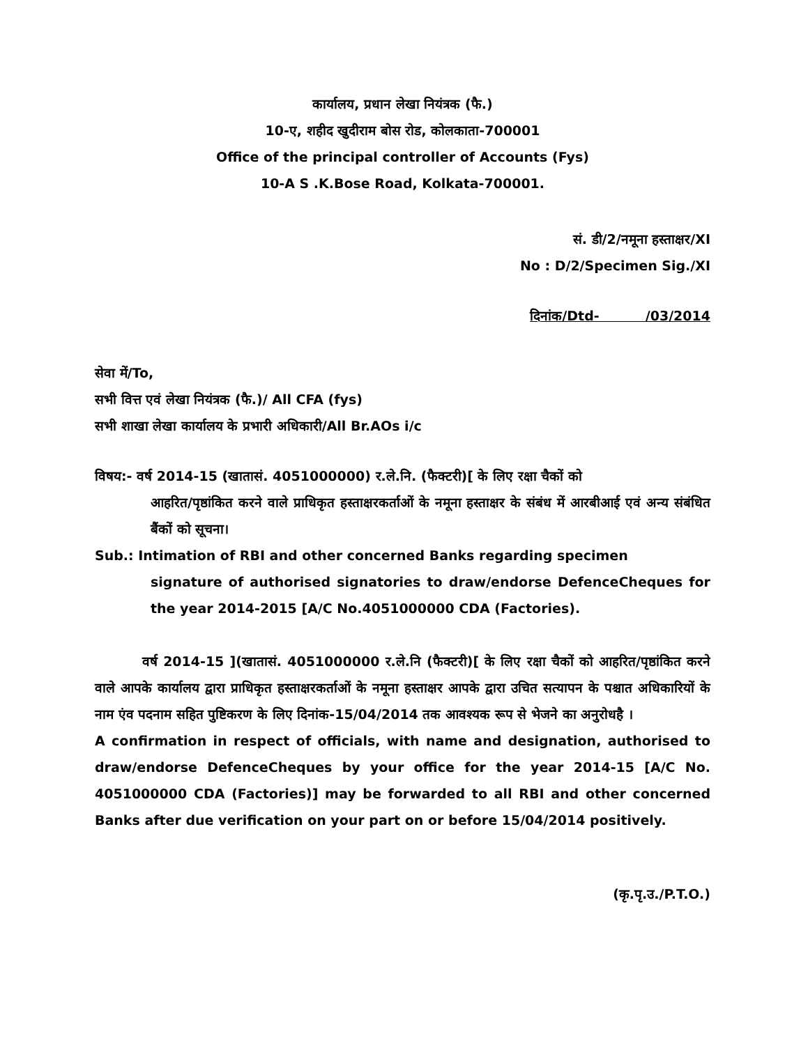कार्यालय, प्रधान लेखा नियंत्रक (फै.)
10-ए, शहीद खुदीराम बोस रोड, कोलकाता-700001
Office of the principal controller of Accounts (Fys)
10-A S .K.Bose Road, Kolkata-700001.
सं. डी/2/नमूना हस्ताक्षर/XI
No : D/2/Specimen Sig./XI
दिनांक/Dtd- /03/2014
सेवा में/To,
सभी वित्त एवं लेखा नियंत्रक (फै.)/ All CFA (fys)
सभी शाखा लेखा कार्यालय के प्रभारी अधिकारी/All Br.AOs i/c
विषय:- वर्ष 2014-15 (खातासं. 4051000000) र.ले.नि. (फैक्टरी)[ के लिए रक्षा चैकों को
आहरित/पृष्ठांकित करने वाले प्राधिकृत हस्ताक्षरकर्ताओं के नमूना हस्ताक्षर के संबंध में आरबीआई एवं अन्य संबंधित बैंकों को सूचना।
Sub.: Intimation of RBI and other concerned Banks regarding specimen
signature of authorised signatories to draw/endorse DefenceCheques for the year 2014-2015 [A/C No.4051000000 CDA (Factories).
वर्ष 2014-15 ](खातासं. 4051000000 र.ले.नि (फैक्टरी)[ के लिए रक्षा चैकों को आहरित/पृष्ठांकित करने वाले आपके कार्यालय द्वारा प्राधिकृत हस्ताक्षरकर्ताओं के नमूना हस्ताक्षर आपके द्वारा उचित सत्यापन के पश्चात अधिकारियों के नाम एंव पदनाम सहित पुष्टिकरण के लिए दिनांक-15/04/2014 तक आवश्यक रूप से भेजने का अनुरोधहै ।
A confirmation in respect of officials, with name and designation, authorised to draw/endorse DefenceCheques by your office for the year 2014-15 [A/C No. 4051000000 CDA (Factories)] may be forwarded to all RBI and other concerned Banks after due verification on your part on or before 15/04/2014 positively.
(कृ.पृ.उ./P.T.O.)